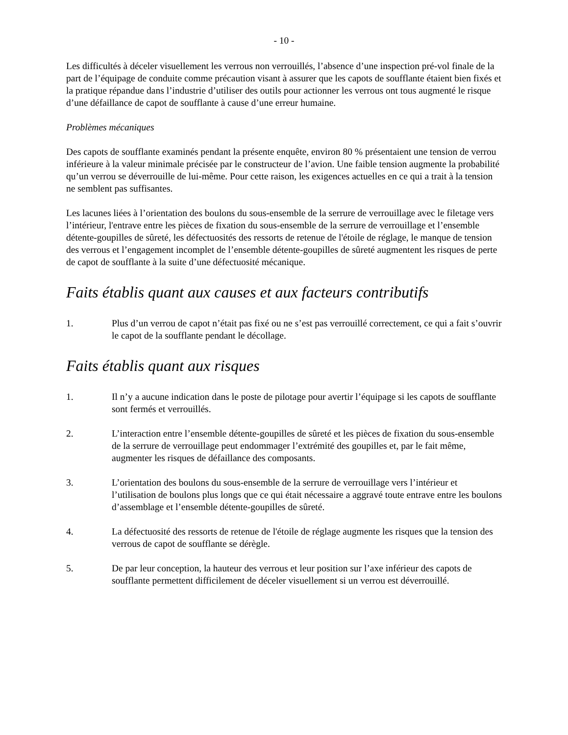- 10 -
Les difficultés à déceler visuellement les verrous non verrouillés, l’absence d’une inspection pré-vol finale de la part de l’équipage de conduite comme précaution visant à assurer que les capots de soufflante étaient bien fixés et la pratique répandue dans l’industrie d’utiliser des outils pour actionner les verrous ont tous augmenté le risque d’une défaillance de capot de soufflante à cause d’une erreur humaine.
Problèmes mécaniques
Des capots de soufflante examinés pendant la présente enquête, environ 80 % présentaient une tension de verrou inférieure à la valeur minimale précisée par le constructeur de l’avion. Une faible tension augmente la probabilité qu’un verrou se déverrouille de lui-même. Pour cette raison, les exigences actuelles en ce qui a trait à la tension ne semblent pas suffisantes.
Les lacunes liées à l’orientation des boulons du sous-ensemble de la serrure de verrouillage avec le filetage vers l’intérieur, l'entrave entre les pièces de fixation du sous-ensemble de la serrure de verrouillage et l’ensemble détente-goupilles de sûreté, les défectuosités des ressorts de retenue de l'étoile de réglage, le manque de tension des verrous et l’engagement incomplet de l’ensemble détente-goupilles de sûreté augmentent les risques de perte de capot de soufflante à la suite d’une défectuosité mécanique.
Faits établis quant aux causes et aux facteurs contributifs
1. Plus d’un verrou de capot n’était pas fixé ou ne s’est pas verrouillé correctement, ce qui a fait s’ouvrir le capot de la soufflante pendant le décollage.
Faits établis quant aux risques
1. Il n’y a aucune indication dans le poste de pilotage pour avertir l’équipage si les capots de soufflante sont fermés et verrouillés.
2. L’interaction entre l’ensemble détente-goupilles de sûreté et les pièces de fixation du sous-ensemble de la serrure de verrouillage peut endommager l’extrémité des goupilles et, par le fait même, augmenter les risques de défaillance des composants.
3. L’orientation des boulons du sous-ensemble de la serrure de verrouillage vers l’intérieur et l’utilisation de boulons plus longs que ce qui était nécessaire a aggravé toute entrave entre les boulons d’assemblage et l’ensemble détente-goupilles de sûreté.
4. La défectuosité des ressorts de retenue de l'étoile de réglage augmente les risques que la tension des verrous de capot de soufflante se dérègle.
5. De par leur conception, la hauteur des verrous et leur position sur l’axe inférieur des capots de soufflante permettent difficilement de déceler visuellement si un verrou est déverrouillé.